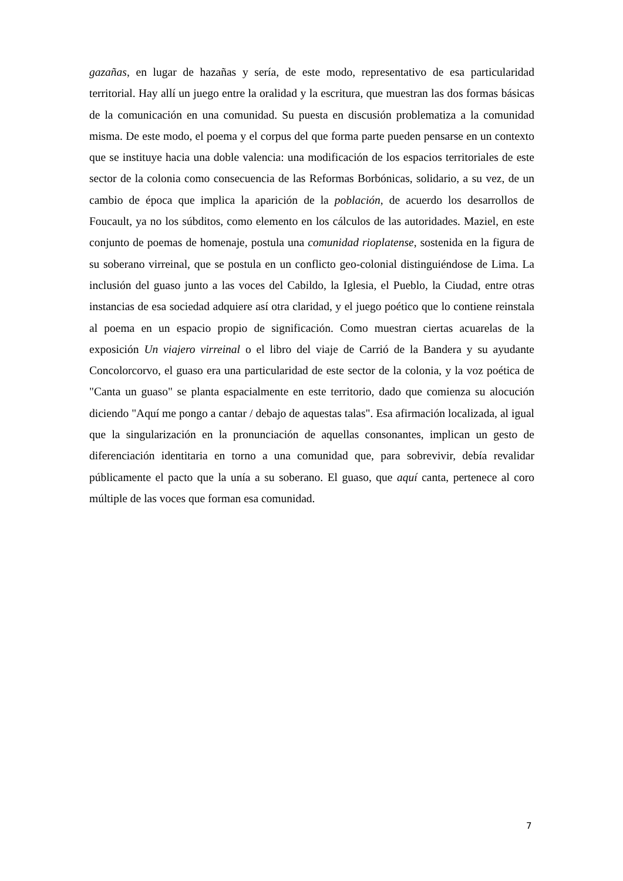gazañas, en lugar de hazañas y sería, de este modo, representativo de esa particularidad territorial. Hay allí un juego entre la oralidad y la escritura, que muestran las dos formas básicas de la comunicación en una comunidad. Su puesta en discusión problematiza a la comunidad misma. De este modo, el poema y el corpus del que forma parte pueden pensarse en un contexto que se instituye hacia una doble valencia: una modificación de los espacios territoriales de este sector de la colonia como consecuencia de las Reformas Borbónicas, solidario, a su vez, de un cambio de época que implica la aparición de la población, de acuerdo los desarrollos de Foucault, ya no los súbditos, como elemento en los cálculos de las autoridades. Maziel, en este conjunto de poemas de homenaje, postula una comunidad rioplatense, sostenida en la figura de su soberano virreinal, que se postula en un conflicto geo-colonial distinguiéndose de Lima. La inclusión del guaso junto a las voces del Cabildo, la Iglesia, el Pueblo, la Ciudad, entre otras instancias de esa sociedad adquiere así otra claridad, y el juego poético que lo contiene reinstala al poema en un espacio propio de significación. Como muestran ciertas acuarelas de la exposición Un viajero virreinal o el libro del viaje de Carrió de la Bandera y su ayudante Concolorcorvo, el guaso era una particularidad de este sector de la colonia, y la voz poética de "Canta un guaso" se planta espacialmente en este territorio, dado que comienza su alocución diciendo "Aquí me pongo a cantar / debajo de aquestas talas". Esa afirmación localizada, al igual que la singularización en la pronunciación de aquellas consonantes, implican un gesto de diferenciación identitaria en torno a una comunidad que, para sobrevivir, debía revalidar públicamente el pacto que la unía a su soberano. El guaso, que aquí canta, pertenece al coro múltiple de las voces que forman esa comunidad.
7